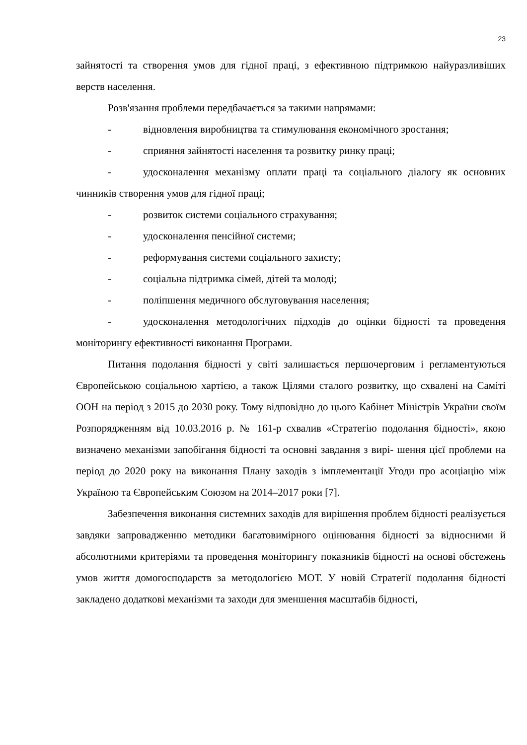23
зайнятості та створення умов для гідної праці, з ефективною підтримкою найуразливіших верств населення.
Розв'язання проблеми передбачається за такими напрямами:
- відновлення виробництва та стимулювання економічного зростання;
- сприяння зайнятості населення та розвитку ринку праці;
- удосконалення механізму оплати праці та соціального діалогу як основних чинників створення умов для гідної праці;
- розвиток системи соціального страхування;
- удосконалення пенсійної системи;
- реформування системи соціального захисту;
- соціальна підтримка сімей, дітей та молоді;
- поліпшення медичного обслуговування населення;
- удосконалення методологічних підходів до оцінки бідності та проведення моніторингу ефективності виконання Програми.
Питання подолання бідності у світі залишається першочерговим і регламентуються Європейською соціальною хартією, а також Цілями сталого розвитку, що схвалені на Саміті ООН на період з 2015 до 2030 року. Тому відповідно до цього Кабінет Міністрів України своїм Розпорядженням від 10.03.2016 р. № 161-р схвалив «Стратегію подолання бідності», якою визначено механізми запобігання бідності та основні завдання з вирі- шення цієї проблеми на період до 2020 року на виконання Плану заходів з імплементації Угоди про асоціацію між Україною та Європейським Союзом на 2014–2017 роки [7].
Забезпечення виконання системних заходів для вирішення проблем бідності реалізується завдяки запровадженню методики багатовимірного оцінювання бідності за відносними й абсолютними критеріями та проведення моніторингу показників бідності на основі обстежень умов життя домогосподарств за методологією МОТ. У новій Стратегії подолання бідності закладено додаткові механізми та заходи для зменшення масштабів бідності,